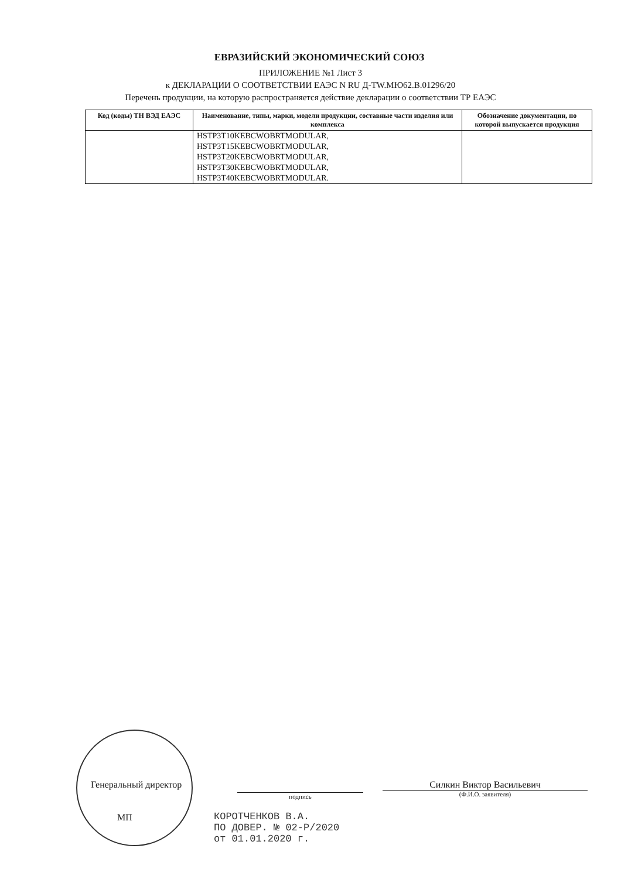ЕВРАЗИЙСКИЙ ЭКОНОМИЧЕСКИЙ СОЮЗ
ПРИЛОЖЕНИЕ №1 Лист 3
к ДЕКЛАРАЦИИ О СООТВЕТСТВИИ ЕАЭС N RU Д-TW.МЮ62.В.01296/20
Перечень продукции, на которую распространяется действие декларации о соответствии ТР ЕАЭС
| Код (коды) ТН ВЭД ЕАЭС | Наименование, типы, марки, модели продукции, составные части изделия или комплекса | Обозначение документации, по которой выпускается продукция |
| --- | --- | --- |
| | HSTP3T10KEBCWOBRTMODULAR, HSTP3T15KEBCWOBRTMODULAR, HSTP3T20KEBCWOBRTMODULAR, HSTP3T30KEBCWOBRTMODULAR, HSTP3T40KEBCWOBRTMODULAR. | |
Генеральный директор
МП
подпись
Силкин Виктор Васильевич
(Ф.И.О. заявителя)
КОРОТЧЕНКОВ В.А.
ПО ДОВЕР. № 02-Р/2020
от 01.01.2020 г.